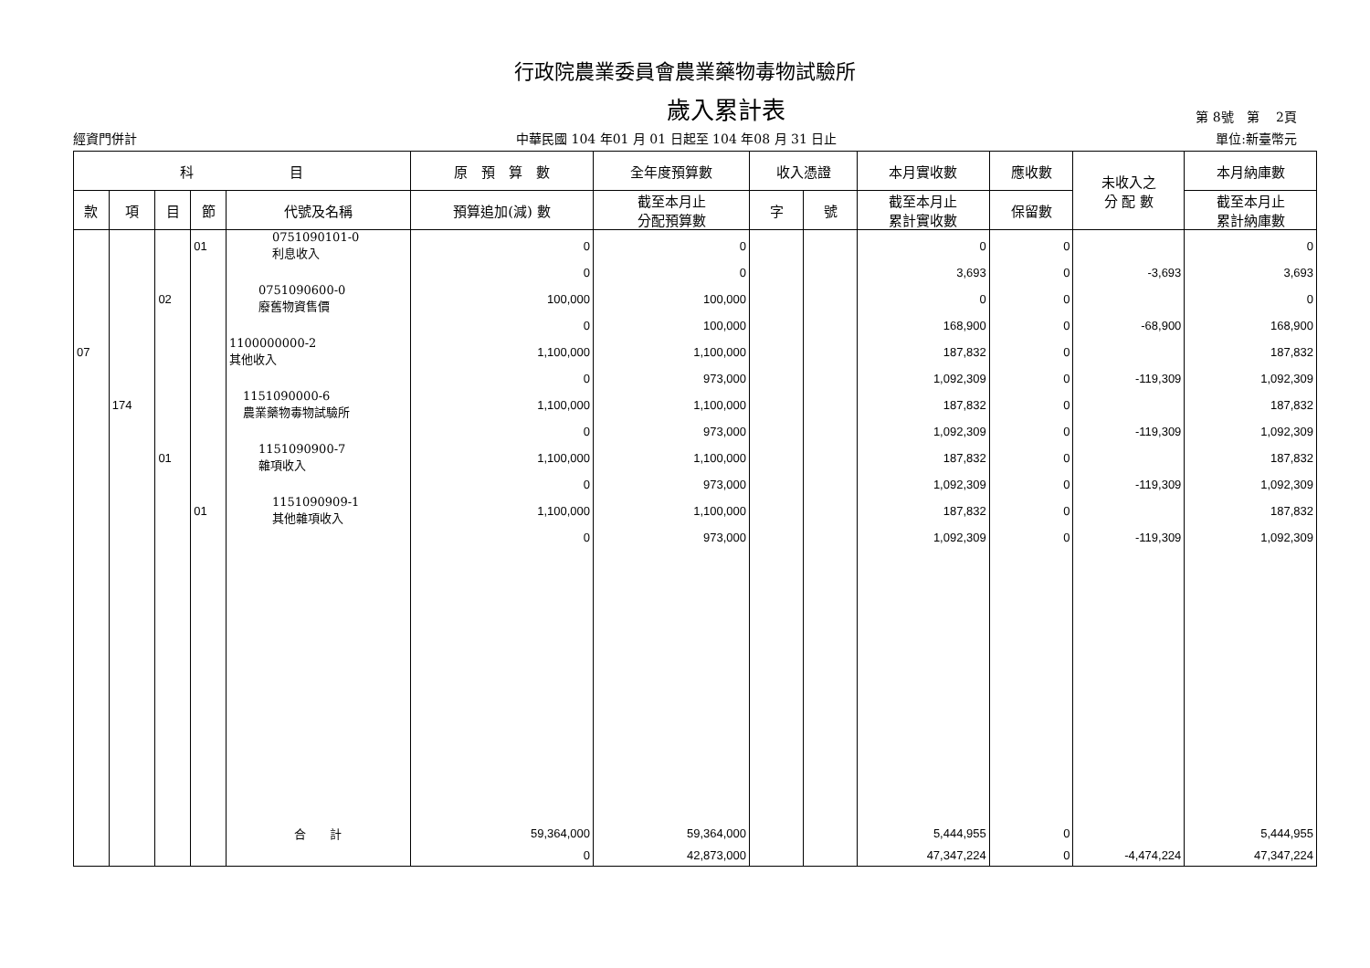行政院農業委員會農業藥物毒物試驗所
歲入累計表
第 8號　第　 2頁
經資門併計 中華民國 104 年01 月 01 日起至 104 年08 月 31 日止 單位:新臺幣元
| 科 目 | | | | | 原 預 算 數 | 全年度預算數 | 收入憑證 | | 本月實收數 | 應收數 | 未收入之 分 配 數 | 本月納庫數 |
| --- | --- | --- | --- | --- | --- | --- | --- | --- | --- | --- | --- | --- |
| 款 | 項 | 目 | 節 | 代號及名稱 | 預算追加(減) 數 | 截至本月止 分配預算數 | 字 | 號 | 截至本月止 累計實收數 | 保留數 | | 截至本月止 累計納庫數 |
| | | | 01 | 0751090101-0 利息收入 | 0 | 0 | | | 0 | 0 | | 0 |
| | | | | | 0 | 0 | | | 3,693 | 0 | -3,693 | 3,693 |
| | | 02 | | 0751090600-0 廢舊物資售價 | 100,000 | 100,000 | | | 0 | 0 | | 0 |
| | | | | | 0 | 100,000 | | | 168,900 | 0 | -68,900 | 168,900 |
| 07 | | | | 1100000000-2 其他收入 | 1,100,000 | 1,100,000 | | | 187,832 | 0 | | 187,832 |
| | | | | | 0 | 973,000 | | | 1,092,309 | 0 | -119,309 | 1,092,309 |
| | 174 | | | 1151090000-6 農業藥物毒物試驗所 | 1,100,000 | 1,100,000 | | | 187,832 | 0 | | 187,832 |
| | | | | | 0 | 973,000 | | | 1,092,309 | 0 | -119,309 | 1,092,309 |
| | | 01 | | 1151090900-7 雜項收入 | 1,100,000 | 1,100,000 | | | 187,832 | 0 | | 187,832 |
| | | | | | 0 | 973,000 | | | 1,092,309 | 0 | -119,309 | 1,092,309 |
| | | | 01 | 1151090909-1 其他雜項收入 | 1,100,000 | 1,100,000 | | | 187,832 | 0 | | 187,832 |
| | | | | | 0 | 973,000 | | | 1,092,309 | 0 | -119,309 | 1,092,309 |
| | | | | 合 計 | 59,364,000 | 59,364,000 | | | 5,444,955 | 0 | | 5,444,955 |
| | | | | | 0 | 42,873,000 | | | 47,347,224 | 0 | -4,474,224 | 47,347,224 |